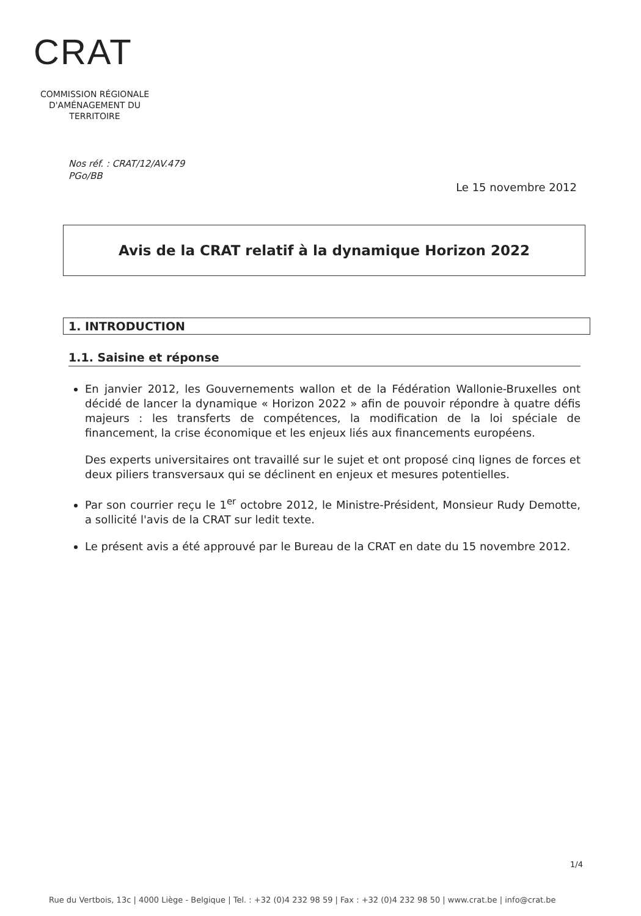CRAT
COMMISSION RÉGIONALE
D'AMÉNAGEMENT DU TERRITOIRE
Nos réf. : CRAT/12/AV.479
PGo/BB
Le 15 novembre 2012
Avis de la CRAT relatif à la dynamique Horizon 2022
1. INTRODUCTION
1.1. Saisine et réponse
En janvier 2012, les Gouvernements wallon et de la Fédération Wallonie-Bruxelles ont décidé de lancer la dynamique « Horizon 2022 » afin de pouvoir répondre à quatre défis majeurs : les transferts de compétences, la modification de la loi spéciale de financement, la crise économique et les enjeux liés aux financements européens.
Des experts universitaires ont travaillé sur le sujet et ont proposé cinq lignes de forces et deux piliers transversaux qui se déclinent en enjeux et mesures potentielles.
Par son courrier reçu le 1<sup>er</sup> octobre 2012, le Ministre-Président, Monsieur Rudy Demotte, a sollicité l'avis de la CRAT sur ledit texte.
Le présent avis a été approuvé par le Bureau de la CRAT en date du 15 novembre 2012.
1/4
Rue du Vertbois, 13c | 4000 Liège - Belgique | Tel. : +32 (0)4 232 98 59 | Fax : +32 (0)4 232 98 50 | www.crat.be | info@crat.be